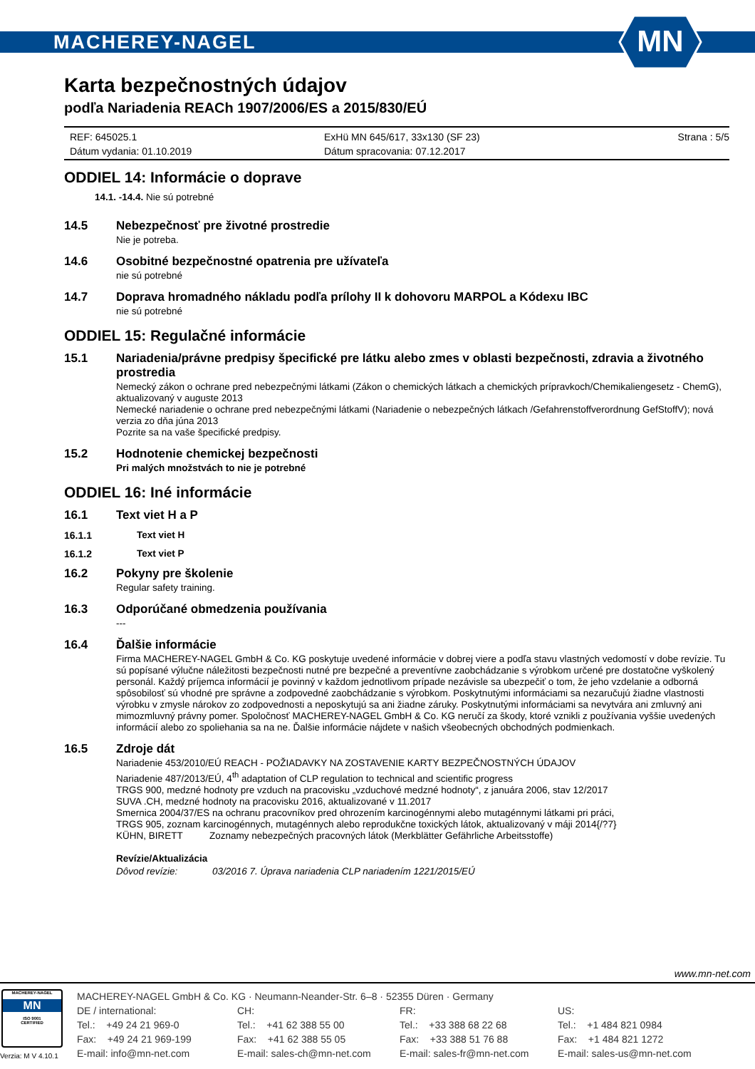MACHEREY-NAGEL
MN
Karta bezpečnostných údajov
podľa Nariadenia REACh 1907/2006/ES a 2015/830/EÚ
REF: 645025.1
Dátum vydania: 01.10.2019
ExHü MN 645/617, 33x130 (SF 23)
Dátum spracovania: 07.12.2017
Strana : 5/5
ODDIEL 14: Informácie o doprave
14.1. -14.4. Nie sú potrebné
14.5 Nebezpečnosť pre životné prostredie
Nie je potreba.
14.6 Osobitné bezpečnostné opatrenia pre užívateľa
nie sú potrebné
14.7 Doprava hromadného nákladu podľa prílohy II k dohovoru MARPOL a Kódexu IBC
nie sú potrebné
ODDIEL 15: Regulačné informácie
15.1 Nariadenia/právne predpisy špecifické pre látku alebo zmes v oblasti bezpečnosti, zdravia a životného prostredia
Nemecký zákon o ochrane pred nebezpečnými látkami (Zákon o chemických látkach a chemických prípravkoch/Chemikaliengesetz - ChemG), aktualizovaný v auguste 2013
Nemecké nariadenie o ochrane pred nebezpečnými látkami (Nariadenie o nebezpečných látkach /Gefahrenstoffverordnung GefStoffV); nová verzia zo dňa júna 2013
Pozrite sa na vaše špecifické predpisy.
15.2 Hodnotenie chemickej bezpečnosti
Pri malých množstvách to nie je potrebné
ODDIEL 16: Iné informácie
16.1 Text viet H a P
16.1.1 Text viet H
16.1.2 Text viet P
16.2 Pokyny pre školenie
Regular safety training.
16.3 Odporúčané obmedzenia používania
---
16.4 Ďalšie informácie
Firma MACHEREY-NAGEL GmbH & Co. KG poskytuje uvedené informácie v dobrej viere a podľa stavu vlastných vedomostí v dobe revízie. Tu sú popísané výlučne náležitosti bezpečnosti nutné pre bezpečné a preventívne zaobchádzanie s výrobkom určené pre dostatočne vyškolený personál. Každý príjemca informácií je povinný v každom jednotlivom prípade nezávisle sa ubezpečiť o tom, že jeho vzdelanie a odborná spôsobilosť sú vhodné pre správne a zodpovedné zaobchádzanie s výrobkom. Poskytnutými informáciami sa nezaručujú žiadne vlastnosti výrobku v zmysle nárokov zo zodpovednosti a neposkytujú sa ani žiadne záruky. Poskytnutými informáciami sa nevytvára ani zmluvný ani mimozmluvný právny pomer. Spoločnosť MACHEREY-NAGEL GmbH & Co. KG neručí za škody, ktoré vznikli z používania vyššie uvedených informácií alebo zo spoliehania sa na ne. Ďalšie informácie nájdete v našich všeobecných obchodných podmienkach.
16.5 Zdroje dát
Nariadenie 453/2010/EÚ REACH - POŽIADAVKY NA ZOSTAVENIE KARTY BEZPEČNOSTNÝCH ÚDAJOV
Nariadenie 487/2013/EÚ, 4<sup>th</sup> adaptation of CLP regulation to technical and scientific progress
TRGS 900, medzné hodnoty pre vzduch na pracovisku „vzduchové medzné hodnoty“, z januára 2006, stav 12/2017
SUVA .CH, medzné hodnoty na pracovisku 2016, aktualizované v 11.2017
Smernica 2004/37/ES na ochranu pracovníkov pred ohrozením karcinogénnymi alebo mutagénnymi látkami pri práci,
TRGS 905, zoznam karcinogénnych, mutagénnych alebo reprodukčne toxických látok, aktualizovaný v máji 2014{/?7}
KÜHN, BIRETT Zoznamy nebezpečných pracovných látok (Merkblätter Gefährliche Arbeitsstoffe)
Revízie/Aktualizácia
Dôvod revízie: 03/2016 7. Úprava nariadenia CLP nariadením 1221/2015/EÚ
www.mn-net.com
MACHEREY-NAGEL
MN
ISO 9001
CERTIFIED
Verzia: M V 4.10.1
MACHEREY-NAGEL GmbH & Co. KG · Neumann-Neander-Str. 6–8 · 52355 Düren · Germany
DE / international:
Tel.: +49 24 21 969-0
Fax: +49 24 21 969-199
E-mail: info@mn-net.com
CH:
Tel.: +41 62 388 55 00
Fax: +41 62 388 55 05
E-mail: sales-ch@mn-net.com
FR:
Tel.: +33 388 68 22 68
Fax: +33 388 51 76 88
E-mail: sales-fr@mn-net.com
US:
Tel.: +1 484 821 0984
Fax: +1 484 821 1272
E-mail: sales-us@mn-net.com